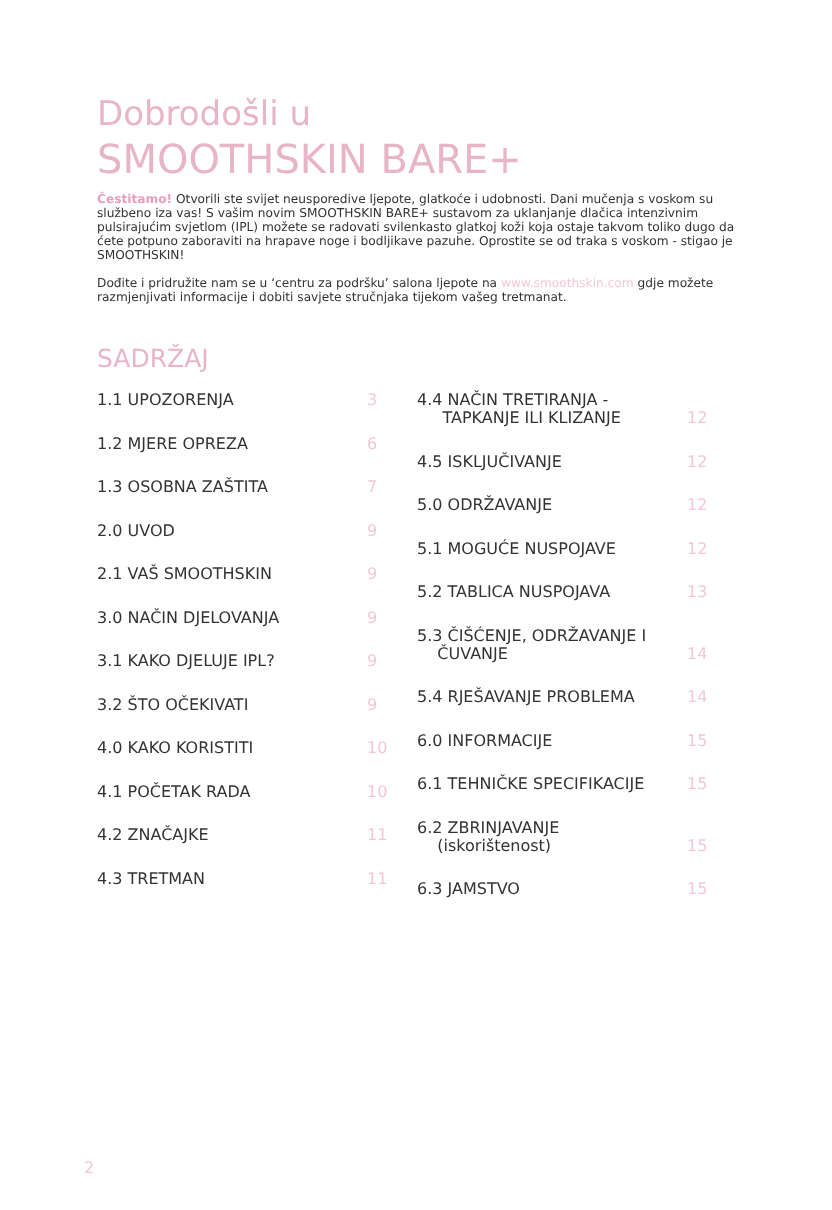Dobrodošli u
SMOOTHSKIN BARE+
Čestitamo! Otvorili ste svijet neusporedive ljepote, glatkoće i udobnosti. Dani mučenja s voskom su službeno iza vas! S vašim novim SMOOTHSKIN BARE+ sustavom za uklanjanje dlačica intenzivnim pulsirajućim svjetlom (IPL) možete se radovati svilenkasto glatkoj koži koja ostaje takvom toliko dugo da ćete potpuno zaboraviti na hrapave noge i bodljikave pazuhe. Oprostite se od traka s voskom - stigao je SMOOTHSKIN!
Dođite i pridružite nam se u ‘centru za podršku’ salona ljepote na www.smoothskin.com gdje možete razmjenjivati informacije i dobiti savjete stručnjaka tijekom vašeg tretmanat.
SADRŽAJ
1.1 UPOZORENJA 3
1.2 MJERE OPREZA 6
1.3 OSOBNA ZAŠTITA 7
2.0 UVOD 9
2.1 VAŠ SMOOTHSKIN 9
3.0 NAČIN DJELOVANJA 9
3.1 KAKO DJELUJE IPL? 9
3.2 ŠTO OČEKIVATI 9
4.0 KAKO KORISTITI 10
4.1 POČETAK RADA 10
4.2 ZNAČAJKE 11
4.3 TRETMAN 11
4.4 NAČIN TRETIRANJA -
TAPKANJE ILI KLIZANJE 12
4.5 ISKLJUČIVANJE 12
5.0 ODRŽAVANJE 12
5.1 MOGUĆE NUSPOJAVE 12
5.2 TABLICA NUSPOJAVA 13
5.3 ČIŠĆENJE, ODRŽAVANJE I
ČUVANJE 14
5.4 RJEŠAVANJE PROBLEMA 14
6.0 INFORMACIJE 15
6.1 TEHNIČKE SPECIFIKACIJE 15
6.2 ZBRINJAVANJE
(iskorištenost) 15
6.3 JAMSTVO 15
2